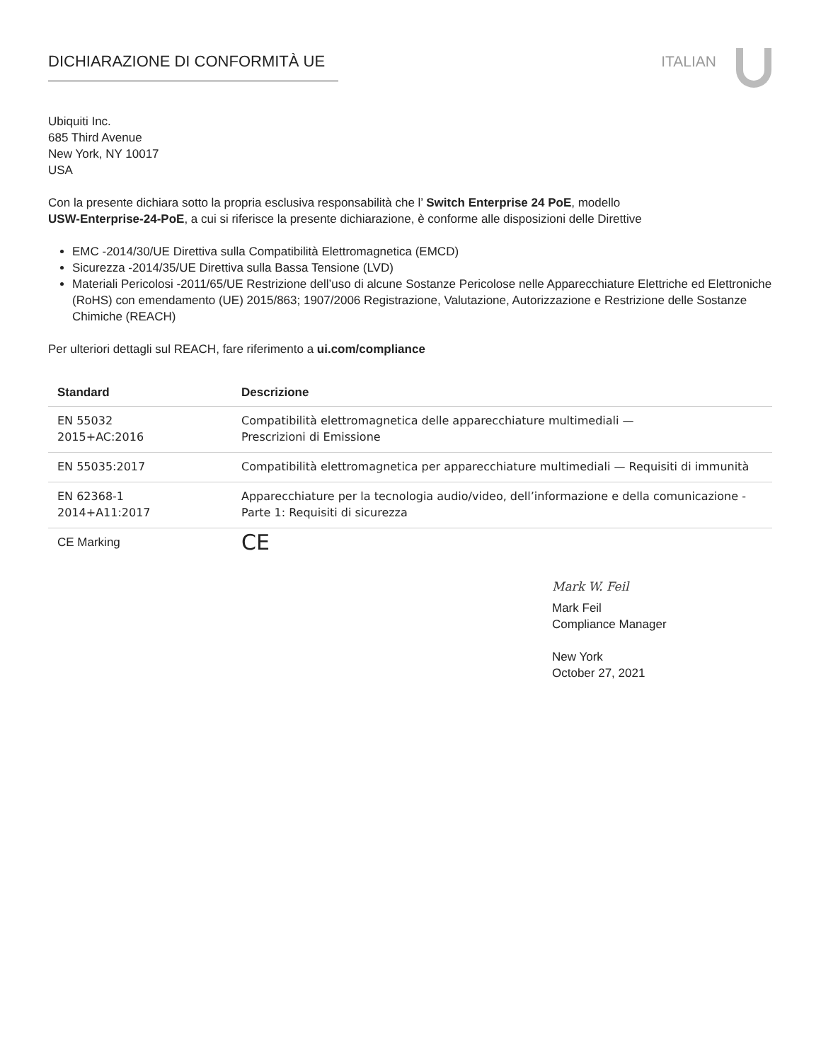DICHIARAZIONE DI CONFORMITÀ UE ITALIAN
Ubiquiti Inc.
685 Third Avenue
New York, NY 10017
USA
Con la presente dichiara sotto la propria esclusiva responsabilità che l’ Switch Enterprise 24 PoE, modello
USW-Enterprise-24-PoE, a cui si riferisce la presente dichiarazione, è conforme alle disposizioni delle Direttive
EMC -2014/30/UE Direttiva sulla Compatibilità Elettromagnetica (EMCD)
Sicurezza -2014/35/UE Direttiva sulla Bassa Tensione (LVD)
Materiali Pericolosi -2011/65/UE Restrizione dell’uso di alcune Sostanze Pericolose nelle Apparecchiature Elettriche ed Elettroniche (RoHS) con emendamento (UE) 2015/863; 1907/2006 Registrazione, Valutazione, Autorizzazione e Restrizione delle Sostanze Chimiche (REACH)
Per ulteriori dettagli sul REACH, fare riferimento a ui.com/compliance
| Standard | Descrizione |
| --- | --- |
| EN 55032 2015+AC:2016 | Compatibilità elettromagnetica delle apparecchiature multimediali — Prescrizioni di Emissione |
| EN 55035:2017 | Compatibilità elettromagnetica per apparecchiature multimediali — Requisiti di immunità |
| EN 62368-1 2014+A11:2017 | Apparecchiature per la tecnologia audio/video, dell’informazione e della comunicazione - Parte 1: Requisiti di sicurezza |
| CE Marking | CE |
Mark W. Feil
Mark Feil
Compliance Manager
New York
October 27, 2021